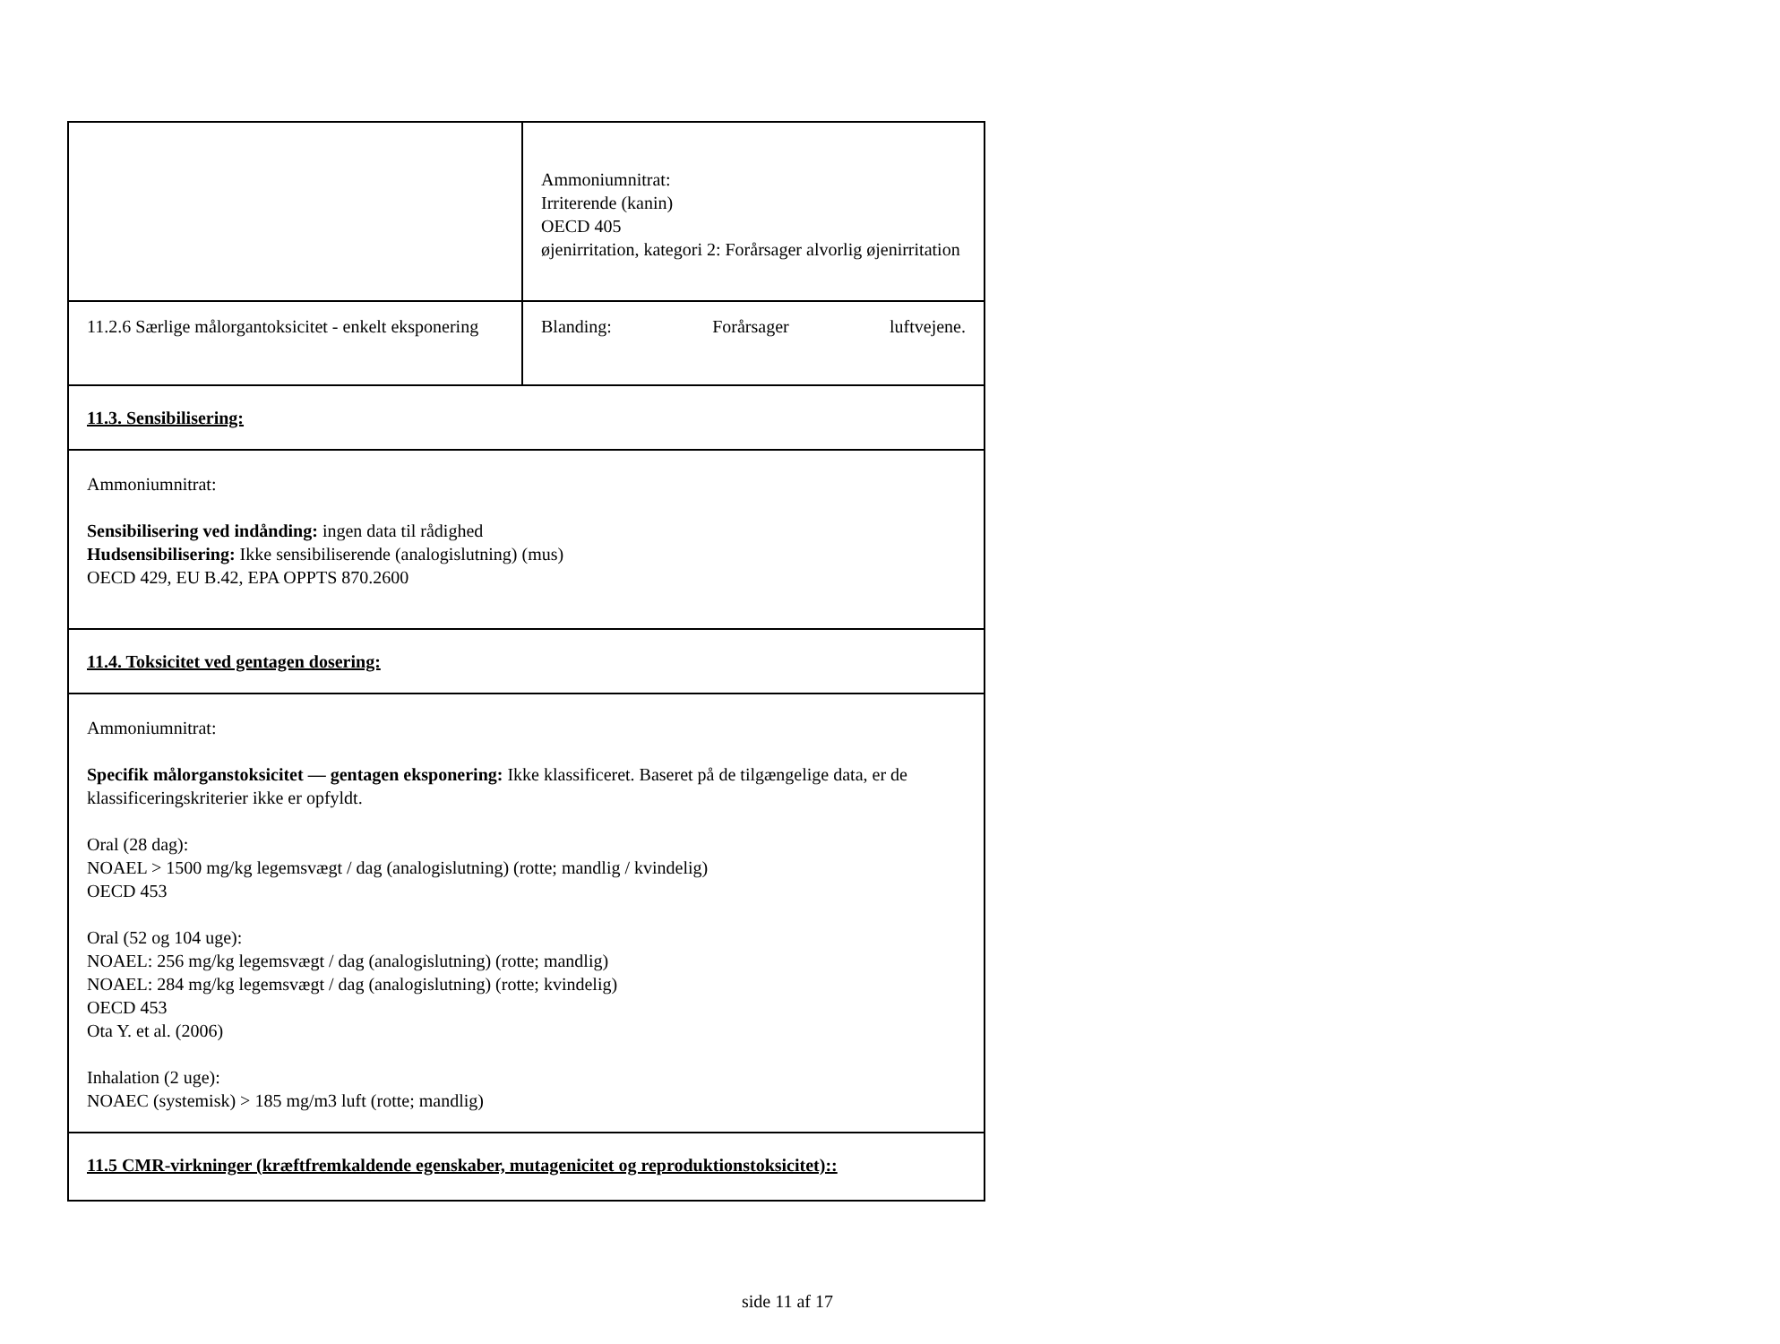| | Ammoniumnitrat: Irriterende (kanin) OECD 405 øjenirritation, kategori 2: Forårsager alvorlig øjenirritation |
| 11.2.6 Særlige målorgantoksicitet - enkelt eksponering | Blanding: Forårsager luftvejene. |
| 11.3. Sensibilisering: | |
| Ammoniumnitrat: Sensibilisering ved indånding: ingen data til rådighed Hudsensibilisering: Ikke sensibiliserende (analogislutning) (mus) OECD 429, EU B.42, EPA OPPTS 870.2600 | |
| 11.4. Toksicitet ved gentagen dosering: | |
| Ammoniumnitrat: Specifik målorganstoksicitet — gentagen eksponering: Ikke klassificeret. Baseret på de tilgængelige data, er de klassificeringskriterier ikke er opfyldt. Oral (28 dag): NOAEL > 1500 mg/kg legemsvægt / dag (analogislutning) (rotte; mandlig / kvindelig) OECD 453 Oral (52 og 104 uge): NOAEL: 256 mg/kg legemsvægt / dag (analogislutning) (rotte; mandlig) NOAEL: 284 mg/kg legemsvægt / dag (analogislutning) (rotte; kvindelig) OECD 453 Ota Y. et al. (2006) Inhalation (2 uge): NOAEC (systemisk) > 185 mg/m3 luft (rotte; mandlig) | |
| 11.5 CMR-virkninger (kræftfremkaldende egenskaber, mutagenicitet og reproduktionstoksicitet):: | |
side 11 af 17